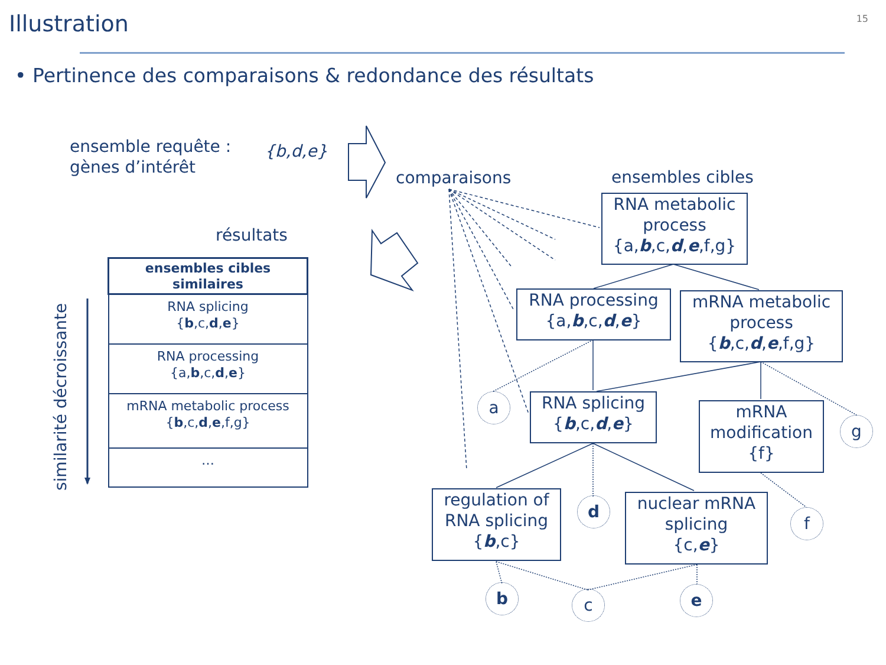Illustration 15
• Pertinence des comparaisons & redondance des résultats
ensemble requête :
gènes d’intérêt
{b,d,e}
comparaisons ensembles cibles
résultats
similarité décroissante
| ensembles cibles similaires |
| --- |
| RNA splicing { b ,c, d , e } |
| RNA processing {a, b ,c, d , e } |
| mRNA metabolic process { b ,c, d , e ,f,g} |
| … |
RNA metabolic process
{a,b,c,d,e,f,g}
RNA processing
{a,b,c,d,e}
mRNA metabolic process
{b,c,d,e,f,g}
RNA splicing
{b,c,d,e}
mRNA modification
{f}
regulation of RNA splicing
{b,c}
nuclear mRNA splicing
{c,e}
a
g
d
f
b c e